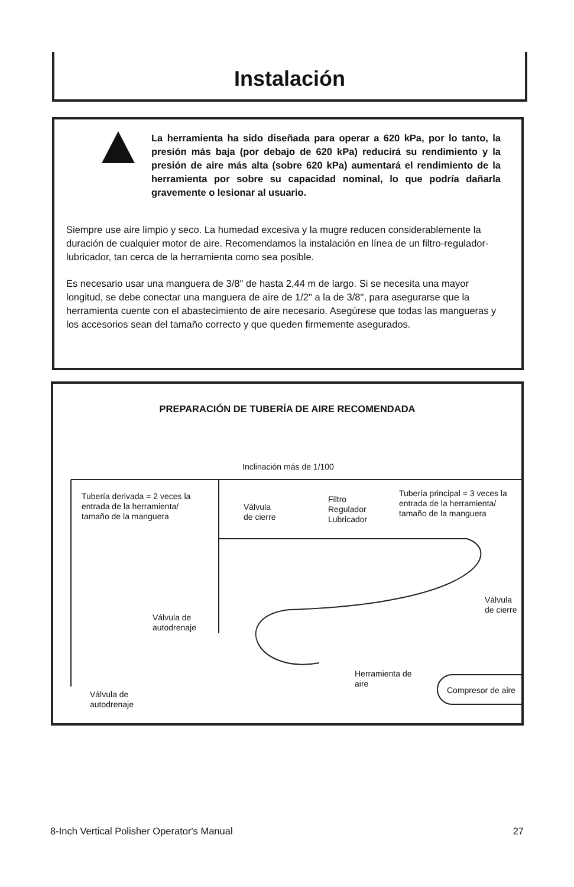Instalación
La herramienta ha sido diseñada para operar a 620 kPa, por lo tanto, la presión más baja (por debajo de 620 kPa) reducirá su rendimiento y la presión de aire más alta (sobre 620 kPa) aumentará el rendimiento de la herramienta por sobre su capacidad nominal, lo que podría dañarla gravemente o lesionar al usuario.
Siempre use aire limpio y seco. La humedad excesiva y la mugre reducen considerablemente la duración de cualquier motor de aire. Recomendamos la instalación en línea de un filtro-regulador-lubricador, tan cerca de la herramienta como sea posible.
Es necesario usar una manguera de 3/8" de hasta 2,44 m de largo. Si se necesita una mayor longitud, se debe conectar una manguera de aire de 1/2" a la de 3/8", para asegurarse que la herramienta cuente con el abastecimiento de aire necesario. Asegúrese que todas las mangueras y los accesorios sean del tamaño correcto y que queden firmemente asegurados.
PREPARACIÓN DE TUBERÍA DE AIRE RECOMENDADA
Inclinación más de 1/100
Tubería derivada = 2 veces la
entrada de la herramienta/
tamaño de la manguera
Válvula
de cierre
Filtro
Regulador
Lubricador
Tubería principal = 3 veces la
entrada de la herramienta/
tamaño de la manguera
Válvula
de cierre
Válvula de
autodrenaje
Herramienta de
aire
Compresor de aire Válvula de
autodrenaje
8-Inch Vertical Polisher Operator's Manual 27